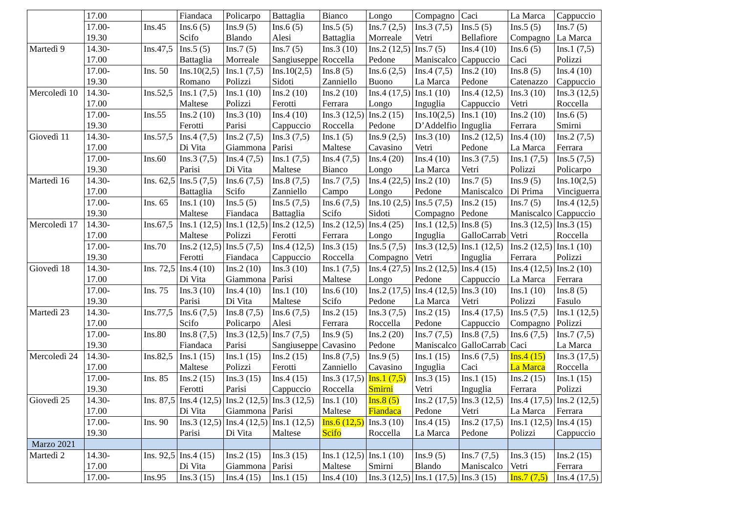| | 17.00 | | Fiandaca | Policarpo | Battaglia | Bianco | Longo | Compagno | Caci | La Marca | Cappuccio |
| | 17.00- 19.30 | Ins.45 | Ins.6 (5) Scifo | Ins.9 (5) Blando | Ins.6 (5) Alesi | Ins.5 (5) Battaglia | Ins.7 (2,5) Morreale | Ins.3 (7,5) Vetri | Ins.5 (5) Bellafiore | Ins.5 (5) Compagno | Ins.7 (5) La Marca |
| Martedì 9 | 14.30- 17.00 | Ins.47,5 | Ins.5 (5) Battaglia | Ins.7 (5) Morreale | Ins.7 (5) Sangiuseppe | Ins.3 (10) Roccella | Ins.2 (12,5) Pedone | Ins.7 (5) Maniscalco | Ins.4 (10) Cappuccio | Ins.6 (5) Caci | Ins.1 (7,5) Polizzi |
| | 17.00- 19.30 | Ins. 50 | Ins.10(2,5) Romano | Ins.1 (7,5) Polizzi | Ins.10(2,5) Sidoti | Ins.8 (5) Zanniello | Ins.6 (2,5) Buono | Ins.4 (7,5) La Marca | Ins.2 (10) Pedone | Ins.8 (5) Catenazzo | Ins.4 (10) Cappuccio |
| Mercoledì 10 | 14.30- 17.00 | Ins.52,5 | Ins.1 (7,5) Maltese | Ins.1 (10) Polizzi | Ins.2 (10) Ferotti | Ins.2 (10) Ferrara | Ins.4 (17,5) Longo | Ins.1 (10) Inguglia | Ins.4 (12,5) Cappuccio | Ins.3 (10) Vetri | Ins.3 (12,5) Roccella |
| | 17.00- 19.30 | Ins.55 | Ins.2 (10) Ferotti | Ins.3 (10) Parisi | Ins.4 (10) Cappuccio | Ins.3 (12,5) Roccella | Ins.2 (15) Pedone | Ins.10(2,5) D’Addelfio | Ins.1 (10) Inguglia | Ins.2 (10) Ferrara | Ins.6 (5) Smirni |
| Giovedì 11 | 14.30- 17.00 | Ins.57,5 | Ins.4 (7,5) Di Vita | Ins.2 (7,5) Giammona | Ins.3 (7,5) Parisi | Ins.1 (5) Maltese | Ins.9 (2,5) Cavasino | Ins.3 (10) Vetri | Ins.2 (12,5) Pedone | Ins.4 (10) La Marca | Ins.2 (7,5) Ferrara |
| | 17.00- 19.30 | Ins.60 | Ins.3 (7,5) Parisi | Ins.4 (7,5) Di Vita | Ins.1 (7,5) Maltese | Ins.4 (7,5) Bianco | Ins.4 (20) Longo | Ins.4 (10) La Marca | Ins.3 (7,5) Vetri | Ins.1 (7,5) Polizzi | Ins.5 (7,5) Policarpo |
| Martedì 16 | 14.30- 17.00 | Ins. 62,5 | Ins.5 (7,5) Battaglia | Ins.6 (7,5) Scifo | Ins.8 (7,5) Zanniello | Ins.7 (7,5) Campo | Ins.4 (22,5) Longo | Ins.2 (10) Pedone | Ins.7 (5) Maniscalco | Ins.9 (5) Di Prima | Ins.10(2,5) Vinciguerra |
| | 17.00- 19.30 | Ins. 65 | Ins.1 (10) Maltese | Ins.5 (5) Fiandaca | Ins.5 (7,5) Battaglia | Ins.6 (7,5) Scifo | Ins.10 (2,5) Sidoti | Ins.5 (7,5) Compagno | Ins.2 (15) Pedone | Ins.7 (5) Maniscalco | Ins.4 (12,5) Cappuccio |
| Mercoledì 17 | 14.30- 17.00 | Ins.67,5 | Ins.1 (12,5) Maltese | Ins.1 (12,5) Polizzi | Ins.2 (12,5) Ferotti | Ins.2 (12,5) Ferrara | Ins.4 (25) Longo | Ins.1 (12,5) Inguglia | Ins.8 (5) GalloCarrab | Ins.3 (12,5) Vetri | Ins.3 (15) Roccella |
| | 17.00- 19.30 | Ins.70 | Ins.2 (12,5) Ferotti | Ins.5 (7,5) Fiandaca | Ins.4 (12,5) Cappuccio | Ins.3 (15) Roccella | Ins.5 (7,5) Compagno | Ins.3 (12,5) Vetri | Ins.1 (12,5) Inguglia | Ins.2 (12,5) Ferrara | Ins.1 (10) Polizzi |
| Giovedì 18 | 14.30- 17.00 | Ins. 72,5 | Ins.4 (10) Di Vita | Ins.2 (10) Giammona | Ins.3 (10) Parisi | Ins.1 (7,5) Maltese | Ins.4 (27,5) Longo | Ins.2 (12,5) Pedone | Ins.4 (15) Cappuccio | Ins.4 (12,5) La Marca | Ins.2 (10) Ferrara |
| | 17.00- 19.30 | Ins. 75 | Ins.3 (10) Parisi | Ins.4 (10) Di Vita | Ins.1 (10) Maltese | Ins.6 (10) Scifo | Ins.2 (17,5) Pedone | Ins.4 (12,5) La Marca | Ins.3 (10) Vetri | Ins.1 (10) Polizzi | Ins.8 (5) Fasulo |
| Martedì 23 | 14.30- 17.00 | Ins.77,5 | Ins.6 (7,5) Scifo | Ins.8 (7,5) Policarpo | Ins.6 (7,5) Alesi | Ins.2 (15) Ferrara | Ins.3 (7,5) Roccella | Ins.2 (15) Pedone | Ins.4 (17,5) Cappuccio | Ins.5 (7,5) Compagno | Ins.1 (12,5) Polizzi |
| | 17.00- 19.30 | Ins.80 | Ins.8 (7,5) Fiandaca | Ins.3 (12,5) Parisi | Ins.7 (7,5) Sangiuseppe | Ins.9 (5) Cavasino | Ins.2 (20) Pedone | Ins.7 (7,5) Maniscalco | Ins.8 (7,5) GalloCarrab | Ins.6 (7,5) Caci | Ins.7 (7,5) La Marca |
| Mercoledì 24 | 14.30- 17.00 | Ins.82,5 | Ins.1 (15) Maltese | Ins.1 (15) Polizzi | Ins.2 (15) Ferotti | Ins.8 (7,5) Zanniello | Ins.9 (5) Cavasino | Ins.1 (15) Inguglia | Ins.6 (7,5) Caci | Ins.4 (15) La Marca | Ins.3 (17,5) Roccella |
| | 17.00- 19.30 | Ins. 85 | Ins.2 (15) Ferotti | Ins.3 (15) Parisi | Ins.4 (15) Cappuccio | Ins.3 (17,5) Roccella | Ins.1 (7,5) Smirni | Ins.3 (15) Vetri | Ins.1 (15) Inguglia | Ins.2 (15) Ferrara | Ins.1 (15) Polizzi |
| Giovedì 25 | 14.30- 17.00 | Ins. 87,5 | Ins.4 (12,5) Di Vita | Ins.2 (12,5) Giammona | Ins.3 (12,5) Parisi | Ins.1 (10) Maltese | Ins.8 (5) Fiandaca | Ins.2 (17,5) Pedone | Ins.3 (12,5) Vetri | Ins.4 (17,5) La Marca | Ins.2 (12,5) Ferrara |
| | 17.00- 19.30 | Ins. 90 | Ins.3 (12,5) Parisi | Ins.4 (12,5) Di Vita | Ins.1 (12,5) Maltese | Ins.6 (12,5) Scifo | Ins.3 (10) Roccella | Ins.4 (15) La Marca | Ins.2 (17,5) Pedone | Ins.1 (12,5) Polizzi | Ins.4 (15) Cappuccio |
| Marzo 2021 | | | | | | | | | | | |
| Martedì 2 | 14.30- 17.00 | Ins. 92,5 | Ins.4 (15) Di Vita | Ins.2 (15) Giammona | Ins.3 (15) Parisi | Ins.1 (12,5) Maltese | Ins.1 (10) Smirni | Ins.9 (5) Blando | Ins.7 (7,5) Maniscalco | Ins.3 (15) Vetri | Ins.2 (15) Ferrara |
| | 17.00- | Ins.95 | Ins.3 (15) | Ins.4 (15) | Ins.1 (15) | Ins.4 (10) | Ins.3 (12,5) | Ins.1 (17,5) | Ins.3 (15) | Ins.7 (7,5) | Ins.4 (17,5) |